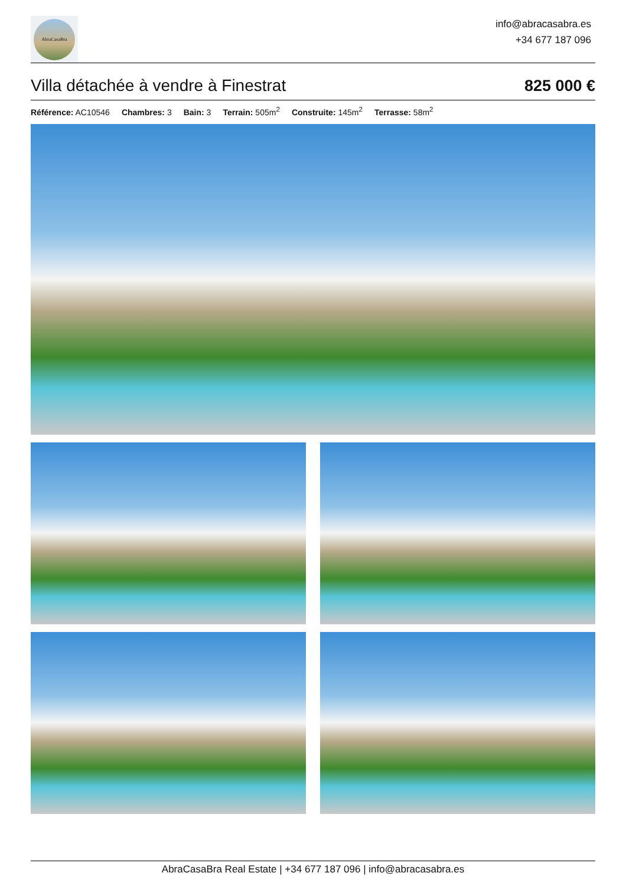AbraCasaBra
info@abracasabra.es
+34 677 187 096
Villa détachée à vendre à Finestrat
825 000 €
Référence: AC10546 Chambres: 3 Bain: 3 Terrain: 505m<sup>2</sup> Construite: 145m<sup>2</sup> Terrasse: 58m<sup>2</sup>
AbraCasaBra Real Estate | +34 677 187 096 | info@abracasabra.es